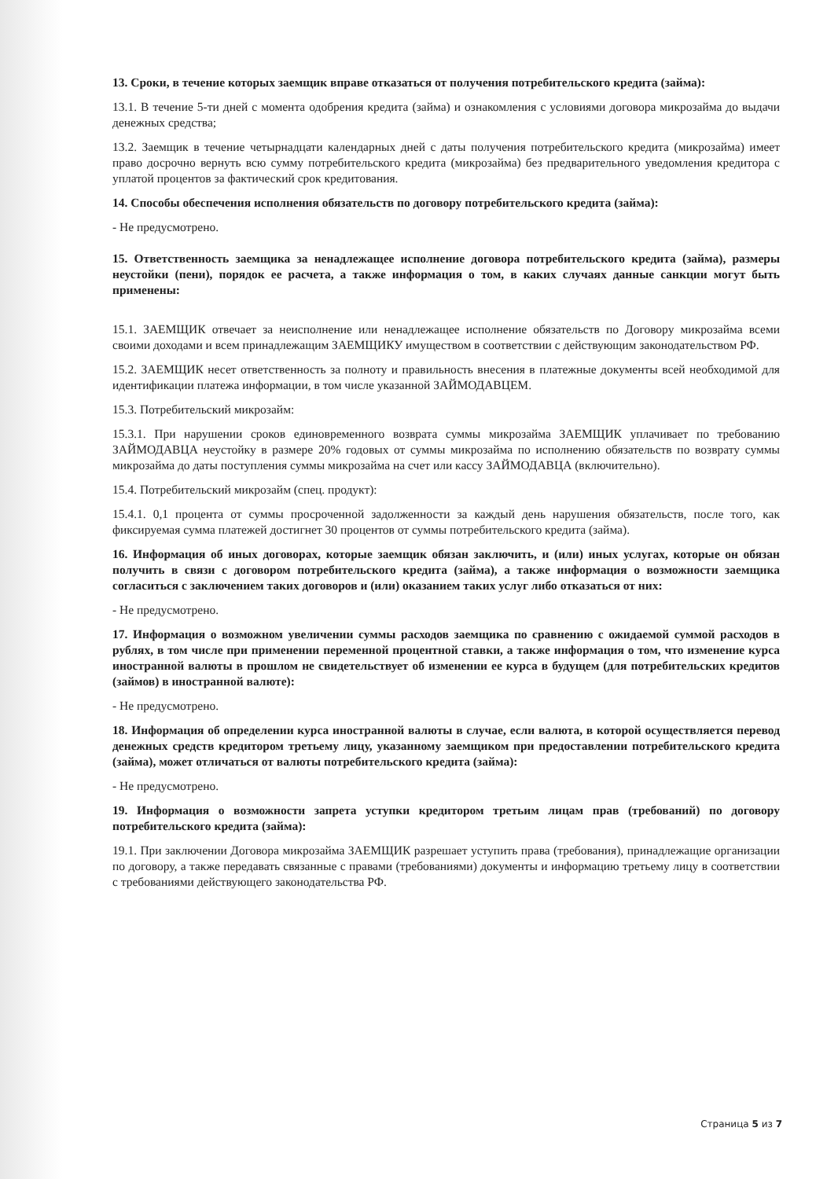13. Сроки, в течение которых заемщик вправе отказаться от получения потребительского кредита (займа):
13.1. В течение 5-ти дней с момента одобрения кредита (займа) и ознакомления с условиями договора микрозайма до выдачи денежных средства;
13.2. Заемщик в течение четырнадцати календарных дней с даты получения потребительского кредита (микрозайма) имеет право досрочно вернуть всю сумму потребительского кредита (микрозайма) без предварительного уведомления кредитора с уплатой процентов за фактический срок кредитования.
14. Способы обеспечения исполнения обязательств по договору потребительского кредита (займа):
- Не предусмотрено.
15. Ответственность заемщика за ненадлежащее исполнение договора потребительского кредита (займа), размеры неустойки (пени), порядок ее расчета, а также информация о том, в каких случаях данные санкции могут быть применены:
15.1. ЗАЕМЩИК отвечает за неисполнение или ненадлежащее исполнение обязательств по Договору микрозайма всеми своими доходами и всем принадлежащим ЗАЕМЩИКУ имуществом в соответствии с действующим законодательством РФ.
15.2. ЗАЕМЩИК несет ответственность за полноту и правильность внесения в платежные документы всей необходимой для идентификации платежа информации, в том числе указанной ЗАЙМОДАВЦЕМ.
15.3. Потребительский микрозайм:
15.3.1. При нарушении сроков единовременного возврата суммы микрозайма ЗАЕМЩИК уплачивает по требованию ЗАЙМОДАВЦА неустойку в размере 20% годовых от суммы микрозайма по исполнению обязательств по возврату суммы микрозайма до даты поступления суммы микрозайма на счет или кассу ЗАЙМОДАВЦА (включительно).
15.4. Потребительский микрозайм (спец. продукт):
15.4.1. 0,1 процента от суммы просроченной задолженности за каждый день нарушения обязательств, после того, как фиксируемая сумма платежей достигнет 30 процентов от суммы потребительского кредита (займа).
16. Информация об иных договорах, которые заемщик обязан заключить, и (или) иных услугах, которые он обязан получить в связи с договором потребительского кредита (займа), а также информация о возможности заемщика согласиться с заключением таких договоров и (или) оказанием таких услуг либо отказаться от них:
- Не предусмотрено.
17. Информация о возможном увеличении суммы расходов заемщика по сравнению с ожидаемой суммой расходов в рублях, в том числе при применении переменной процентной ставки, а также информация о том, что изменение курса иностранной валюты в прошлом не свидетельствует об изменении ее курса в будущем (для потребительских кредитов (займов) в иностранной валюте):
- Не предусмотрено.
18. Информация об определении курса иностранной валюты в случае, если валюта, в которой осуществляется перевод денежных средств кредитором третьему лицу, указанному заемщиком при предоставлении потребительского кредита (займа), может отличаться от валюты потребительского кредита (займа):
- Не предусмотрено.
19. Информация о возможности запрета уступки кредитором третьим лицам прав (требований) по договору потребительского кредита (займа):
19.1. При заключении Договора микрозайма ЗАЕМЩИК разрешает уступить права (требования), принадлежащие организации по договору, а также передавать связанные с правами (требованиями) документы и информацию третьему лицу в соответствии с требованиями действующего законодательства РФ.
Страница 5 из 7